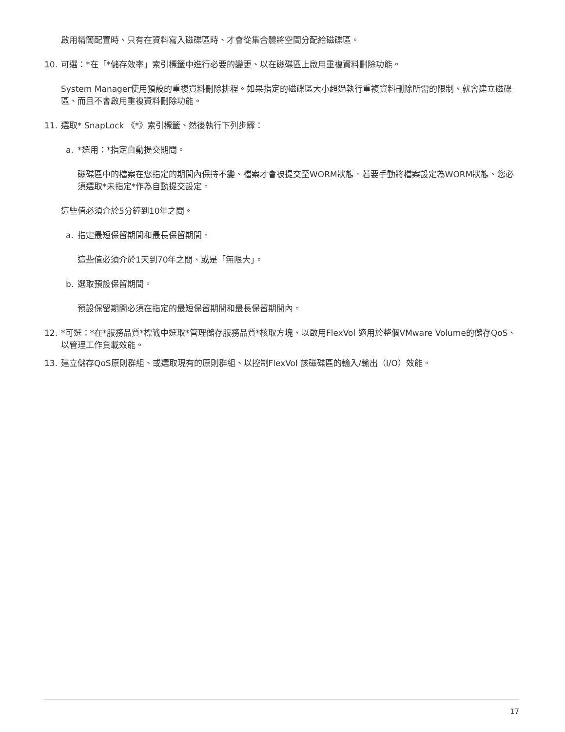啟用精簡配置時、只有在資料寫入磁碟區時、才會從集合體將空間分配給磁碟區。
10. 可選：*在「*儲存效率」索引標籤中進行必要的變更、以在磁碟區上啟用重複資料刪除功能。
System Manager使用預設的重複資料刪除排程。如果指定的磁碟區大小超過執行重複資料刪除所需的限制、就會建立磁碟區、而且不會啟用重複資料刪除功能。
11. 選取* SnapLock 《*》索引標籤、然後執行下列步驟：
a. *選用：*指定自動提交期間。
磁碟區中的檔案在您指定的期間內保持不變、檔案才會被提交至WORM狀態。若要手動將檔案設定為WORM狀態、您必須選取*未指定*作為自動提交設定。
這些值必須介於5分鐘到10年之間。
a. 指定最短保留期間和最長保留期間。
這些值必須介於1天到70年之間、或是「無限大」。
b. 選取預設保留期間。
預設保留期間必須在指定的最短保留期間和最長保留期間內。
12. *可選：*在*服務品質*標籤中選取*管理儲存服務品質*核取方塊、以啟用FlexVol 適用於整個VMware Volume的儲存QoS、以管理工作負載效能。
13. 建立儲存QoS原則群組、或選取現有的原則群組、以控制FlexVol 該磁碟區的輸入/輸出（I/O）效能。
17